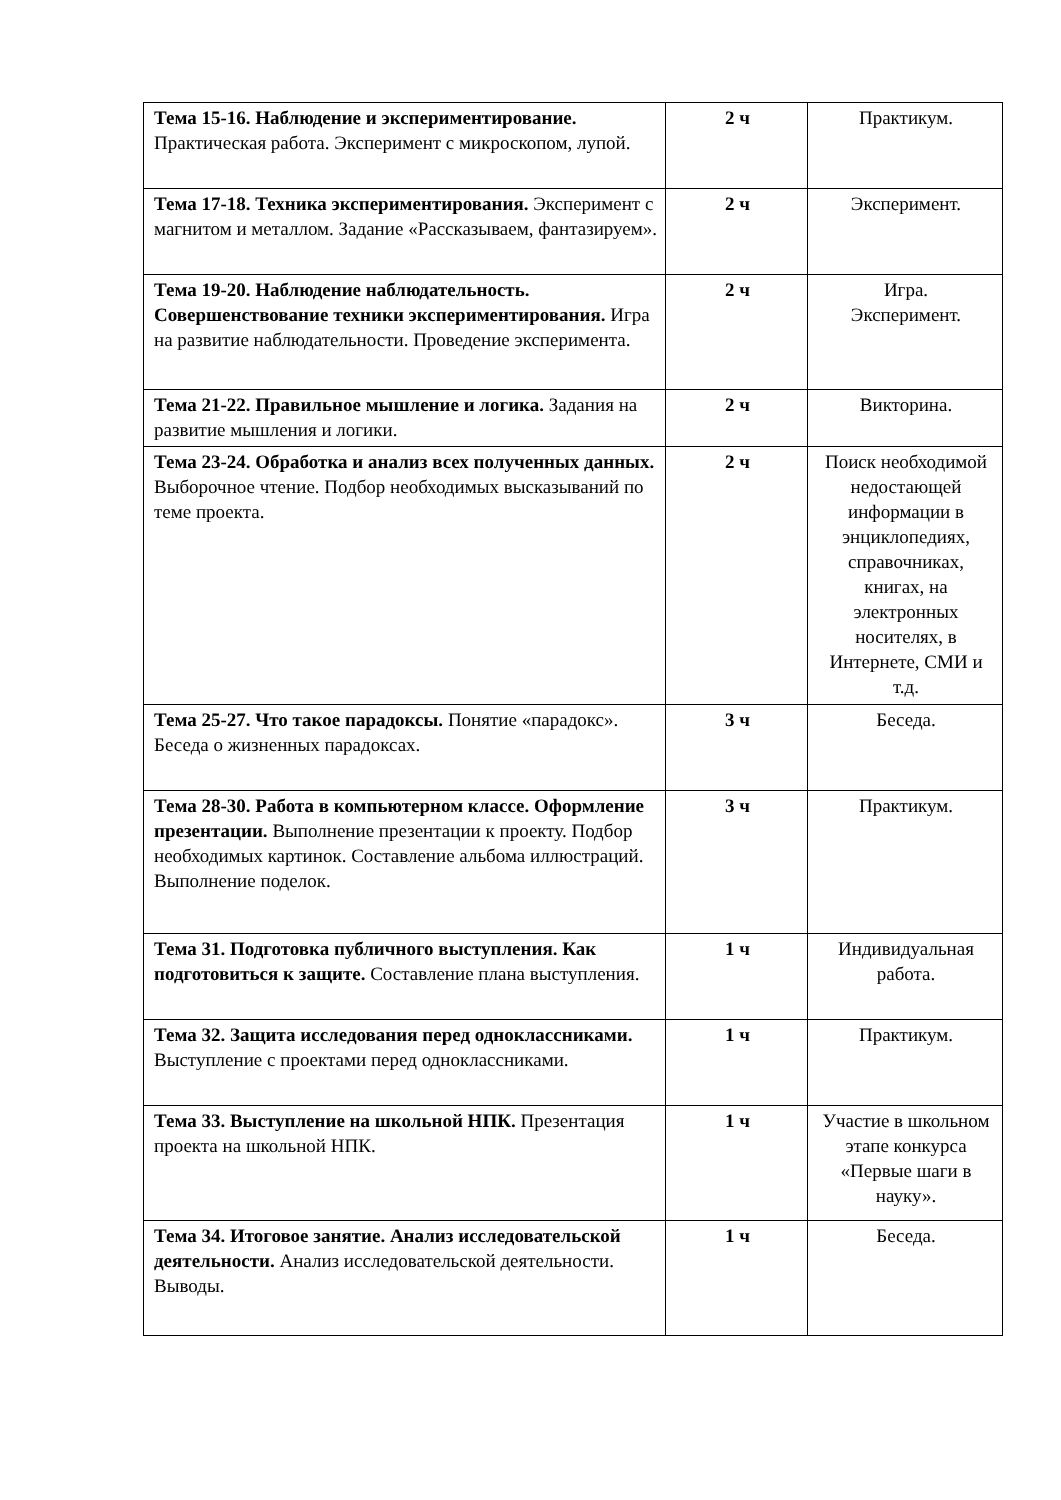| Тема 15-16. Наблюдение и экспериментирование. Практическая работа. Эксперимент с микроскопом, лупой. | 2 ч | Практикум. |
| Тема 17-18. Техника экспериментирования. Эксперимент с магнитом и металлом. Задание «Рассказываем, фантазируем». | 2 ч | Эксперимент. |
| Тема 19-20. Наблюдение наблюдательность. Совершенствование техники экспериментирования. Игра на развитие наблюдательности. Проведение эксперимента. | 2 ч | Игра. Эксперимент. |
| Тема 21-22. Правильное мышление и логика. Задания на развитие мышления и логики. | 2 ч | Викторина. |
| Тема 23-24. Обработка и анализ всех полученных данных. Выборочное чтение. Подбор необходимых высказываний по теме проекта. | 2 ч | Поиск необходимой недостающей информации в энциклопедиях, справочниках, книгах, на электронных носителях, в Интернете, СМИ и т.д. |
| Тема 25-27. Что такое парадоксы. Понятие «парадокс». Беседа о жизненных парадоксах. | 3 ч | Беседа. |
| Тема 28-30. Работа в компьютерном классе. Оформление презентации. Выполнение презентации к проекту. Подбор необходимых картинок. Составление альбома иллюстраций. Выполнение поделок. | 3 ч | Практикум. |
| Тема 31. Подготовка публичного выступления. Как подготовиться к защите. Составление плана выступления. | 1 ч | Индивидуальная работа. |
| Тема 32. Защита исследования перед одноклассниками. Выступление с проектами перед одноклассниками. | 1 ч | Практикум. |
| Тема 33. Выступление на школьной НПК. Презентация проекта на школьной НПК. | 1 ч | Участие в школьном этапе конкурса «Первые шаги в науку». |
| Тема 34. Итоговое занятие. Анализ исследовательской деятельности. Анализ исследовательской деятельности. Выводы. | 1 ч | Беседа. |